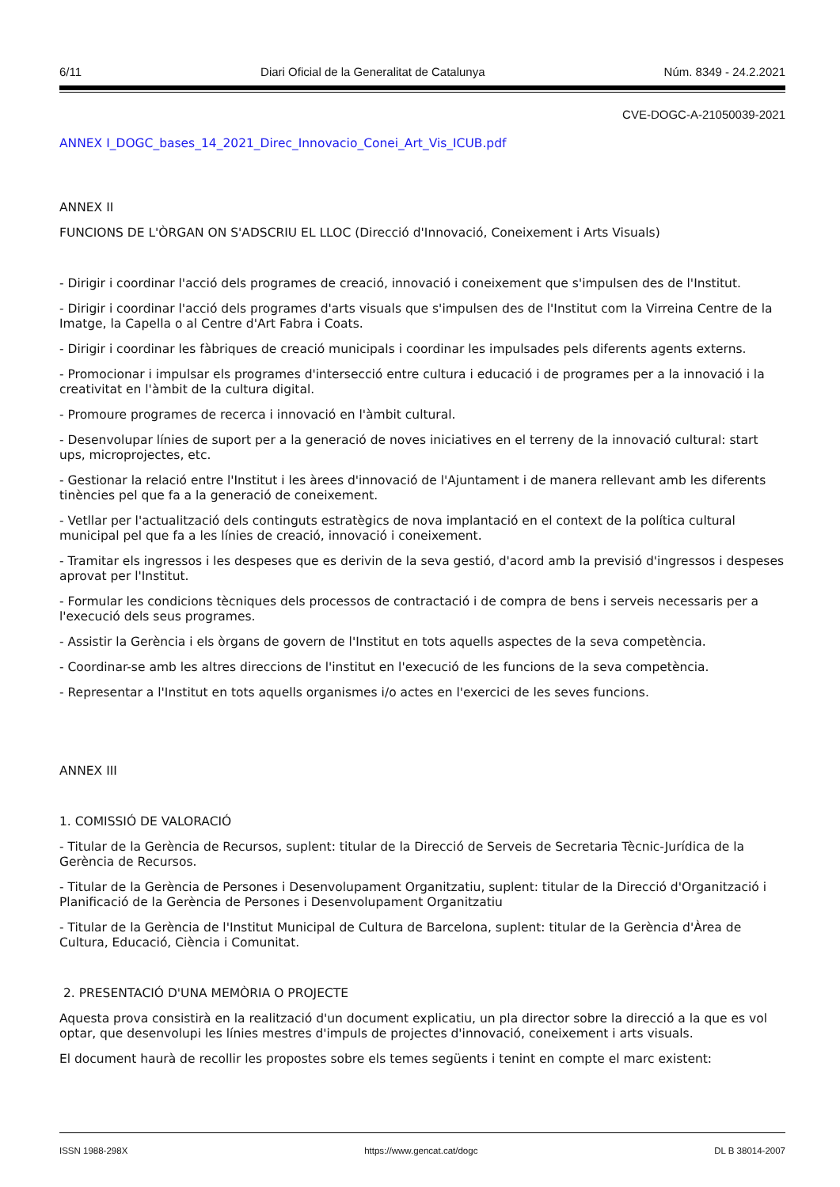6/11 Diari Oficial de la Generalitat de Catalunya Núm. 8349 - 24.2.2021
CVE-DOGC-A-21050039-2021
ANNEX I_DOGC_bases_14_2021_Direc_Innovacio_Conei_Art_Vis_ICUB.pdf
ANNEX II
FUNCIONS DE L'ÒRGAN ON S'ADSCRIU EL LLOC (Direcció d'Innovació, Coneixement i Arts Visuals)
- Dirigir i coordinar l'acció dels programes de creació, innovació i coneixement que s'impulsen des de l'Institut.
- Dirigir i coordinar l'acció dels programes d'arts visuals que s'impulsen des de l'Institut com la Virreina Centre de la Imatge, la Capella o al Centre d'Art Fabra i Coats.
- Dirigir i coordinar les fàbriques de creació municipals i coordinar les impulsades pels diferents agents externs.
- Promocionar i impulsar els programes d'intersecció entre cultura i educació i de programes per a la innovació i la creativitat en l'àmbit de la cultura digital.
- Promoure programes de recerca i innovació en l'àmbit cultural.
- Desenvolupar línies de suport per a la generació de noves iniciatives en el terreny de la innovació cultural: start ups, microprojectes, etc.
- Gestionar la relació entre l'Institut i les àrees d'innovació de l'Ajuntament i de manera rellevant amb les diferents tinències pel que fa a la generació de coneixement.
- Vetllar per l'actualització dels continguts estratègics de nova implantació en el context de la política cultural municipal pel que fa a les línies de creació, innovació i coneixement.
- Tramitar els ingressos i les despeses que es derivin de la seva gestió, d'acord amb la previsió d'ingressos i despeses aprovat per l'Institut.
- Formular les condicions tècniques dels processos de contractació i de compra de bens i serveis necessaris per a l'execució dels seus programes.
- Assistir la Gerència i els òrgans de govern de l'Institut en tots aquells aspectes de la seva competència.
- Coordinar-se amb les altres direccions de l'institut en l'execució de les funcions de la seva competència.
- Representar a l'Institut en tots aquells organismes i/o actes en l'exercici de les seves funcions.
ANNEX III
1. COMISSIÓ DE VALORACIÓ
- Titular de la Gerència de Recursos, suplent: titular de la Direcció de Serveis de Secretaria Tècnic-Jurídica de la Gerència de Recursos.
- Titular de la Gerència de Persones i Desenvolupament Organitzatiu, suplent: titular de la Direcció d'Organització i Planificació de la Gerència de Persones i Desenvolupament Organitzatiu
- Titular de la Gerència de l'Institut Municipal de Cultura de Barcelona, suplent: titular de la Gerència d'Àrea de Cultura, Educació, Ciència i Comunitat.
2. PRESENTACIÓ D'UNA MEMÒRIA O PROJECTE
Aquesta prova consistirà en la realització d'un document explicatiu, un pla director sobre la direcció a la que es vol optar, que desenvolupi les línies mestres d'impuls de projectes d'innovació, coneixement i arts visuals.
El document haurà de recollir les propostes sobre els temes següents i tenint en compte el marc existent:
ISSN 1988-298X https://www.gencat.cat/dogc DL B 38014-2007